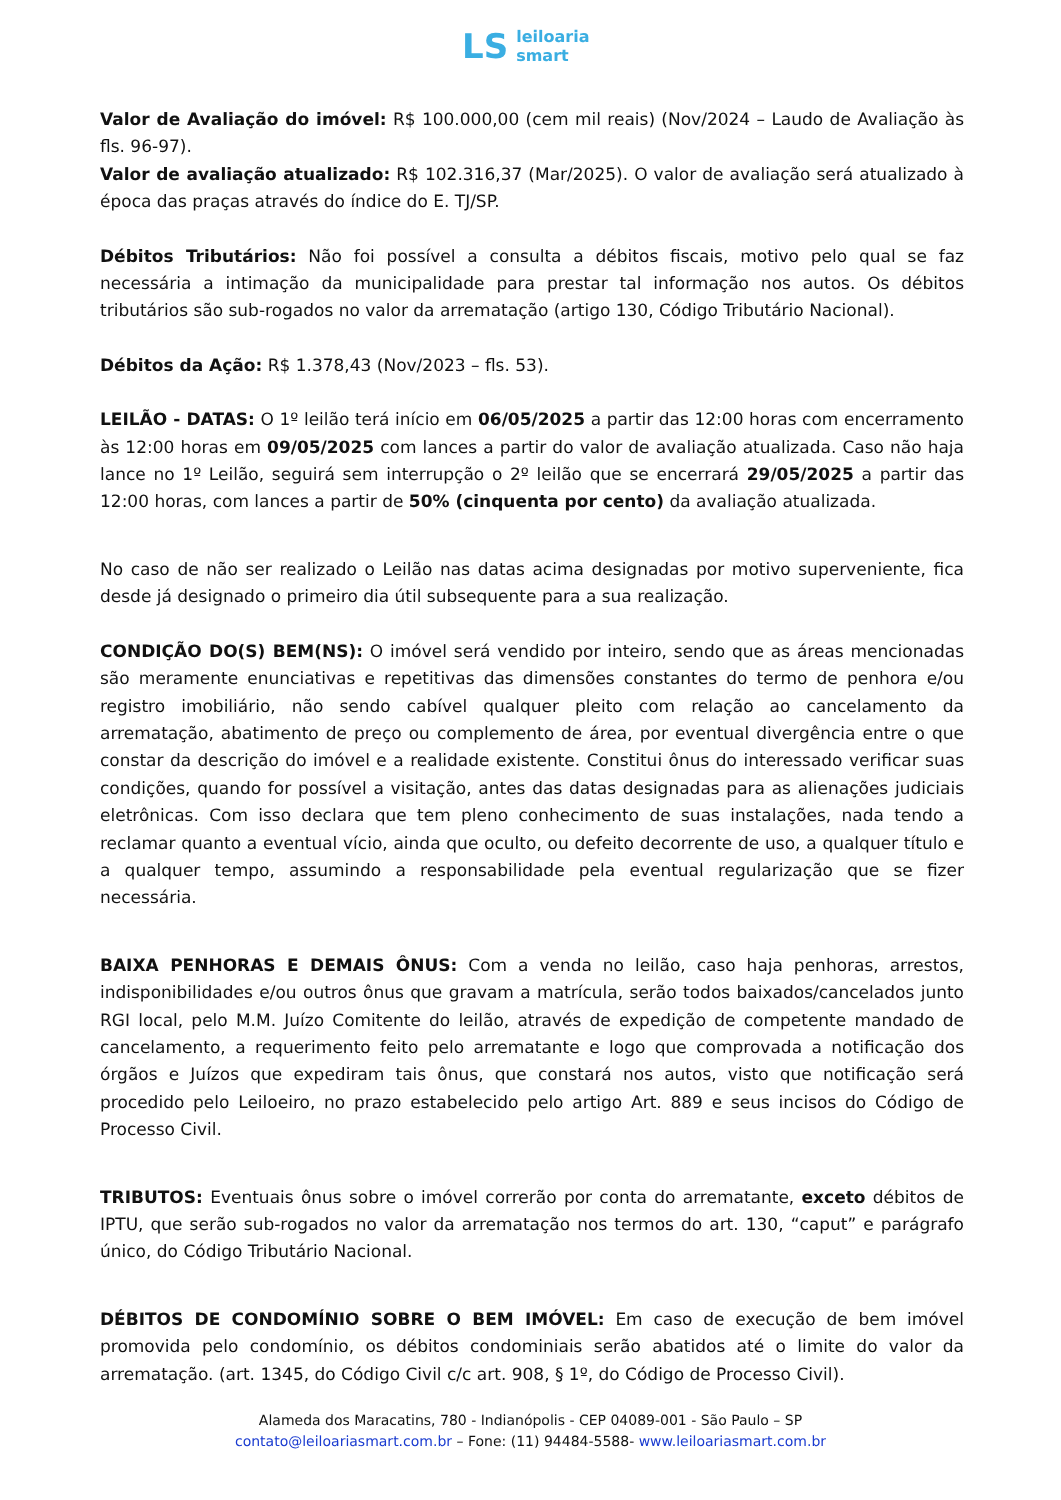LS
leiloaria
smart
Valor de Avaliação do imóvel: R$ 100.000,00 (cem mil reais) (Nov/2024 – Laudo de Avaliação às fls. 96-97).
Valor de avaliação atualizado: R$ 102.316,37 (Mar/2025). O valor de avaliação será atualizado à época das praças através do índice do E. TJ/SP.
Débitos Tributários: Não foi possível a consulta a débitos fiscais, motivo pelo qual se faz necessária a intimação da municipalidade para prestar tal informação nos autos. Os débitos tributários são sub-rogados no valor da arrematação (artigo 130, Código Tributário Nacional).
Débitos da Ação: R$ 1.378,43 (Nov/2023 – fls. 53).
LEILÃO - DATAS: O 1º leilão terá início em 06/05/2025 a partir das 12:00 horas com encerramento às 12:00 horas em 09/05/2025 com lances a partir do valor de avaliação atualizada. Caso não haja lance no 1º Leilão, seguirá sem interrupção o 2º leilão que se encerrará 29/05/2025 a partir das 12:00 horas, com lances a partir de 50% (cinquenta por cento) da avaliação atualizada.
No caso de não ser realizado o Leilão nas datas acima designadas por motivo superveniente, fica desde já designado o primeiro dia útil subsequente para a sua realização.
CONDIÇÃO DO(S) BEM(NS): O imóvel será vendido por inteiro, sendo que as áreas mencionadas são meramente enunciativas e repetitivas das dimensões constantes do termo de penhora e/ou registro imobiliário, não sendo cabível qualquer pleito com relação ao cancelamento da arrematação, abatimento de preço ou complemento de área, por eventual divergência entre o que constar da descrição do imóvel e a realidade existente. Constitui ônus do interessado verificar suas condições, quando for possível a visitação, antes das datas designadas para as alienações judiciais eletrônicas. Com isso declara que tem pleno conhecimento de suas instalações, nada tendo a reclamar quanto a eventual vício, ainda que oculto, ou defeito decorrente de uso, a qualquer título e a qualquer tempo, assumindo a responsabilidade pela eventual regularização que se fizer necessária.
BAIXA PENHORAS E DEMAIS ÔNUS: Com a venda no leilão, caso haja penhoras, arrestos, indisponibilidades e/ou outros ônus que gravam a matrícula, serão todos baixados/cancelados junto RGI local, pelo M.M. Juízo Comitente do leilão, através de expedição de competente mandado de cancelamento, a requerimento feito pelo arrematante e logo que comprovada a notificação dos órgãos e Juízos que expediram tais ônus, que constará nos autos, visto que notificação será procedido pelo Leiloeiro, no prazo estabelecido pelo artigo Art. 889 e seus incisos do Código de Processo Civil.
TRIBUTOS: Eventuais ônus sobre o imóvel correrão por conta do arrematante, exceto débitos de IPTU, que serão sub-rogados no valor da arrematação nos termos do art. 130, “caput” e parágrafo único, do Código Tributário Nacional.
DÉBITOS DE CONDOMÍNIO SOBRE O BEM IMÓVEL: Em caso de execução de bem imóvel promovida pelo condomínio, os débitos condominiais serão abatidos até o limite do valor da arrematação. (art. 1345, do Código Civil c/c art. 908, § 1º, do Código de Processo Civil).
Alameda dos Maracatins, 780 - Indianópolis - CEP 04089-001 - São Paulo – SP
contato@leiloariasmart.com.br – Fone: (11) 94484-5588- www.leiloariasmart.com.br